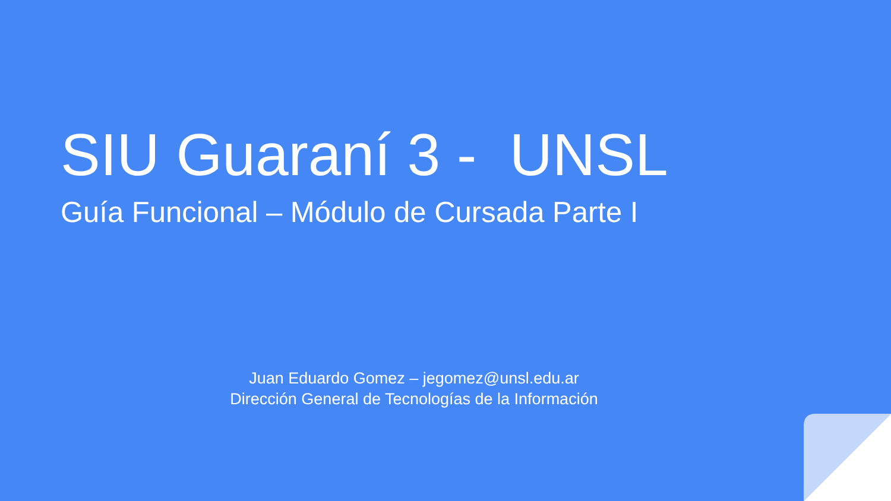SIU Guaraní 3 - UNSL
Guía Funcional – Módulo de Cursada Parte I
Juan Eduardo Gomez – jegomez@unsl.edu.ar
Dirección General de Tecnologías de la Información